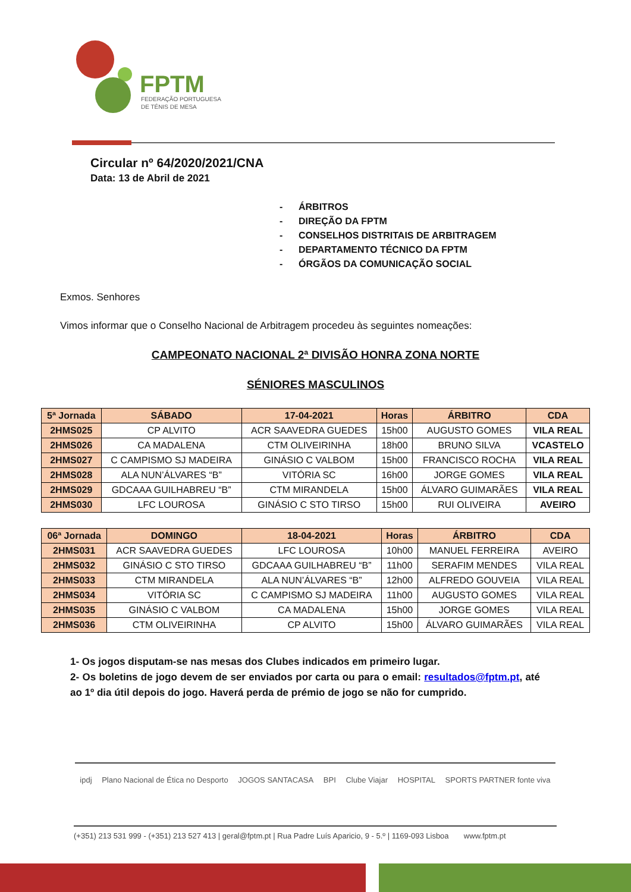FPTM
FEDERAÇÃO PORTUGUESA
DE TÉNIS DE MESA
Circular nº 64/2020/2021/CNA
Data: 13 de Abril de 2021
- ÁRBITROS
- DIREÇÃO DA FPTM
- CONSELHOS DISTRITAIS DE ARBITRAGEM
- DEPARTAMENTO TÉCNICO DA FPTM
- ÓRGÃOS DA COMUNICAÇÃO SOCIAL
Exmos. Senhores
Vimos informar que o Conselho Nacional de Arbitragem procedeu às seguintes nomeações:
CAMPEONATO NACIONAL 2ª DIVISÃO HONRA ZONA NORTE
SÉNIORES MASCULINOS
| 5ª Jornada | SÁBADO | 17-04-2021 | Horas | ÁRBITRO | CDA |
| --- | --- | --- | --- | --- | --- |
| 2HMS025 | CP ALVITO | ACR SAAVEDRA GUEDES | 15h00 | AUGUSTO GOMES | VILA REAL |
| 2HMS026 | CA MADALENA | CTM OLIVEIRINHA | 18h00 | BRUNO SILVA | VCASTELO |
| 2HMS027 | C CAMPISMO SJ MADEIRA | GINÁSIO C VALBOM | 15h00 | FRANCISCO ROCHA | VILA REAL |
| 2HMS028 | ALA NUN’ÁLVARES “B” | VITÓRIA SC | 16h00 | JORGE GOMES | VILA REAL |
| 2HMS029 | GDCAAA GUILHABREU “B” | CTM MIRANDELA | 15h00 | ÁLVARO GUIMARÃES | VILA REAL |
| 2HMS030 | LFC LOUROSA | GINÁSIO C STO TIRSO | 15h00 | RUI OLIVEIRA | AVEIRO |
| 06ª Jornada | DOMINGO | 18-04-2021 | Horas | ÁRBITRO | CDA |
| --- | --- | --- | --- | --- | --- |
| 2HMS031 | ACR SAAVEDRA GUEDES | LFC LOUROSA | 10h00 | MANUEL FERREIRA | AVEIRO |
| 2HMS032 | GINÁSIO C STO TIRSO | GDCAAA GUILHABREU “B” | 11h00 | SERAFIM MENDES | VILA REAL |
| 2HMS033 | CTM MIRANDELA | ALA NUN’ÁLVARES “B” | 12h00 | ALFREDO GOUVEIA | VILA REAL |
| 2HMS034 | VITÓRIA SC | C CAMPISMO SJ MADEIRA | 11h00 | AUGUSTO GOMES | VILA REAL |
| 2HMS035 | GINÁSIO C VALBOM | CA MADALENA | 15h00 | JORGE GOMES | VILA REAL |
| 2HMS036 | CTM OLIVEIRINHA | CP ALVITO | 15h00 | ÁLVARO GUIMARÃES | VILA REAL |
1- Os jogos disputam-se nas mesas dos Clubes indicados em primeiro lugar.
2- Os boletins de jogo devem de ser enviados por carta ou para o email: resultados@fptm.pt, até ao 1º dia útil depois do jogo. Haverá perda de prémio de jogo se não for cumprido.
ipdj Plano Nacional de Ética no Desporto JOGOS SANTACASA BPI Clube Viajar HOSPITAL SPORTS PARTNER fonte viva
(+351) 213 531 999 - (+351) 213 527 413 | geral@fptm.pt | Rua Padre Luís Aparicio, 9 - 5.º | 1169-093 Lisboa www.fptm.pt